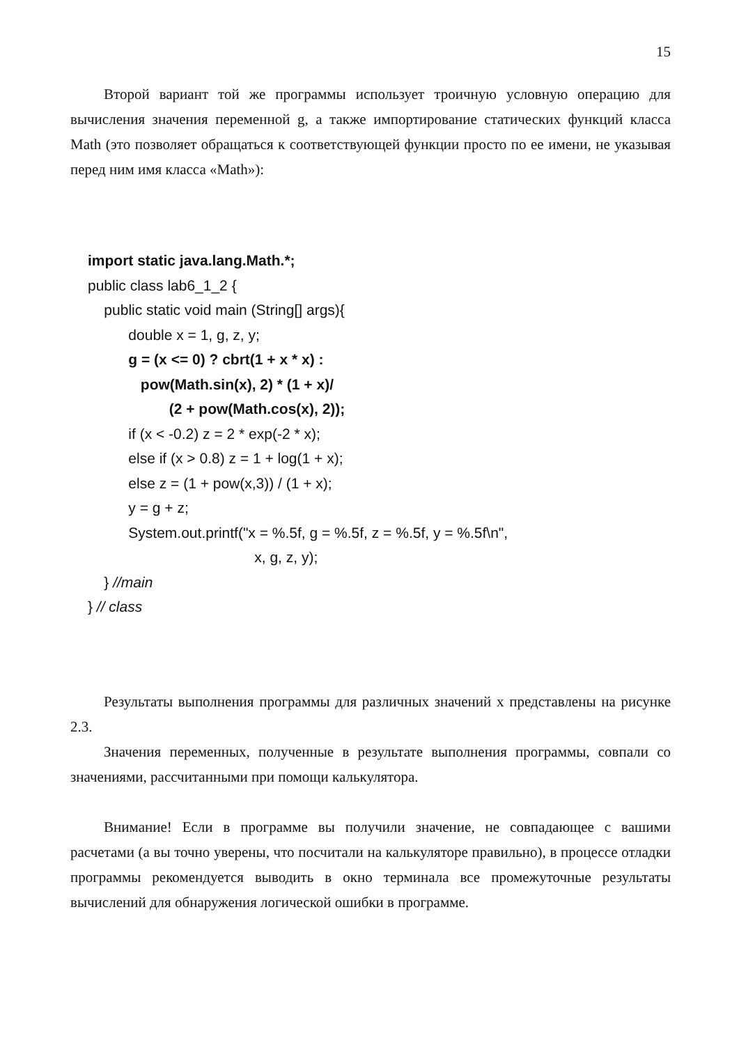15
Второй вариант той же программы использует троичную условную операцию для вычисления значения переменной g, а также импортирование статических функций класса Math (это позволяет обращаться к соответствующей функции просто по ее имени, не указывая перед ним имя класса «Math»):
import static java.lang.Math.*; public class lab6_1_2 { public static void main (String[] args){ double x = 1, g, z, y; g = (x <= 0) ? cbrt(1 + x * x) : pow(Math.sin(x), 2) * (1 + x)/ (2 + pow(Math.cos(x), 2)); if (x < -0.2) z = 2 * exp(-2 * x); else if (x > 0.8) z = 1 + log(1 + x); else z = (1 + pow(x,3)) / (1 + x); y = g + z; System.out.printf("x = %.5f, g = %.5f, z = %.5f, y = %.5f\n", x, g, z, y); } //main } // class
Результаты выполнения программы для различных значений x представлены на рисунке 2.3.
Значения переменных, полученные в результате выполнения программы, совпали со значениями, рассчитанными при помощи калькулятора.
Внимание! Если в программе вы получили значение, не совпадающее с вашими расчетами (а вы точно уверены, что посчитали на калькуляторе правильно), в процессе отладки программы рекомендуется выводить в окно терминала все промежуточные результаты вычислений для обнаружения логической ошибки в программе.